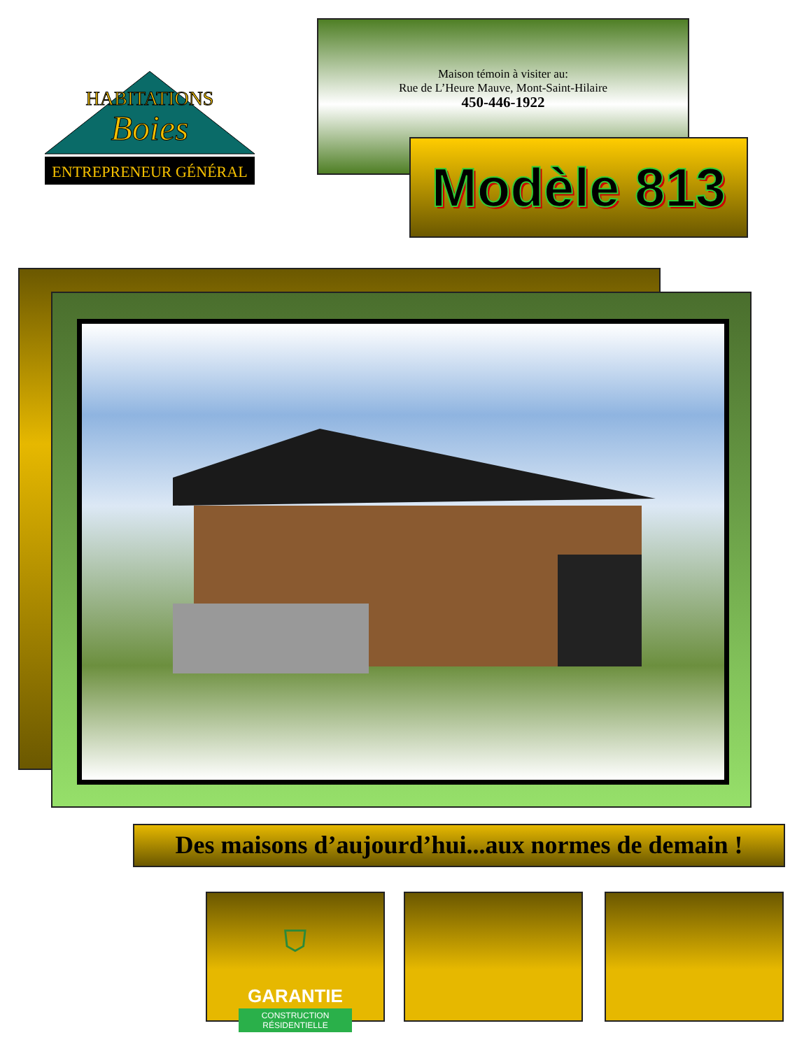HABITATIONS
Boies
ENTREPRENEUR GÉNÉRAL
Maison témoin à visiter au:
Rue de L’Heure Mauve, Mont-Saint-Hilaire
450-446-1922
Modèle 813
Des maisons d’aujourd’hui...aux normes de demain !
⛉
GARANTIE
CONSTRUCTION RÉSIDENTIELLE